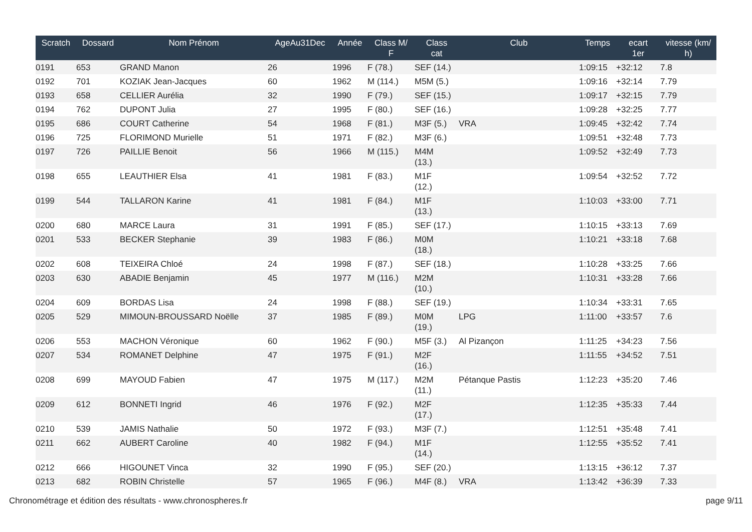| Scratch | Dossard | Nom Prénom | AgeAu31Dec | Année | Class M/ F | Class cat | Club | Temps | ecart 1er | vitesse (km/ h) |
| --- | --- | --- | --- | --- | --- | --- | --- | --- | --- | --- |
| 0191 | 653 | GRAND Manon | 26 | 1996 | F (78.) | SEF (14.) | | 1:09:15 | +32:12 | 7.8 |
| 0192 | 701 | KOZIAK Jean-Jacques | 60 | 1962 | M (114.) | M5M (5.) | | 1:09:16 | +32:14 | 7.79 |
| 0193 | 658 | CELLIER Aurélia | 32 | 1990 | F (79.) | SEF (15.) | | 1:09:17 | +32:15 | 7.79 |
| 0194 | 762 | DUPONT Julia | 27 | 1995 | F (80.) | SEF (16.) | | 1:09:28 | +32:25 | 7.77 |
| 0195 | 686 | COURT Catherine | 54 | 1968 | F (81.) | M3F (5.) | VRA | 1:09:45 | +32:42 | 7.74 |
| 0196 | 725 | FLORIMOND Murielle | 51 | 1971 | F (82.) | M3F (6.) | | 1:09:51 | +32:48 | 7.73 |
| 0197 | 726 | PAILLIE Benoit | 56 | 1966 | M (115.) | M4M (13.) | | 1:09:52 | +32:49 | 7.73 |
| 0198 | 655 | LEAUTHIER Elsa | 41 | 1981 | F (83.) | M1F (12.) | | 1:09:54 | +32:52 | 7.72 |
| 0199 | 544 | TALLARON Karine | 41 | 1981 | F (84.) | M1F (13.) | | 1:10:03 | +33:00 | 7.71 |
| 0200 | 680 | MARCE Laura | 31 | 1991 | F (85.) | SEF (17.) | | 1:10:15 | +33:13 | 7.69 |
| 0201 | 533 | BECKER Stephanie | 39 | 1983 | F (86.) | M0M (18.) | | 1:10:21 | +33:18 | 7.68 |
| 0202 | 608 | TEIXEIRA Chloé | 24 | 1998 | F (87.) | SEF (18.) | | 1:10:28 | +33:25 | 7.66 |
| 0203 | 630 | ABADIE Benjamin | 45 | 1977 | M (116.) | M2M (10.) | | 1:10:31 | +33:28 | 7.66 |
| 0204 | 609 | BORDAS Lisa | 24 | 1998 | F (88.) | SEF (19.) | | 1:10:34 | +33:31 | 7.65 |
| 0205 | 529 | MIMOUN-BROUSSARD Noëlle | 37 | 1985 | F (89.) | M0M (19.) | LPG | 1:11:00 | +33:57 | 7.6 |
| 0206 | 553 | MACHON Véronique | 60 | 1962 | F (90.) | M5F (3.) | Al Pizançon | 1:11:25 | +34:23 | 7.56 |
| 0207 | 534 | ROMANET Delphine | 47 | 1975 | F (91.) | M2F (16.) | | 1:11:55 | +34:52 | 7.51 |
| 0208 | 699 | MAYOUD Fabien | 47 | 1975 | M (117.) | M2M (11.) | Pétanque Pastis | 1:12:23 | +35:20 | 7.46 |
| 0209 | 612 | BONNETI Ingrid | 46 | 1976 | F (92.) | M2F (17.) | | 1:12:35 | +35:33 | 7.44 |
| 0210 | 539 | JAMIS Nathalie | 50 | 1972 | F (93.) | M3F (7.) | | 1:12:51 | +35:48 | 7.41 |
| 0211 | 662 | AUBERT Caroline | 40 | 1982 | F (94.) | M1F (14.) | | 1:12:55 | +35:52 | 7.41 |
| 0212 | 666 | HIGOUNET Vinca | 32 | 1990 | F (95.) | SEF (20.) | | 1:13:15 | +36:12 | 7.37 |
| 0213 | 682 | ROBIN Christelle | 57 | 1965 | F (96.) | M4F (8.) | VRA | 1:13:42 | +36:39 | 7.33 |
Chronométrage et édition des résultats - www.chronospheres.fr page 9/11